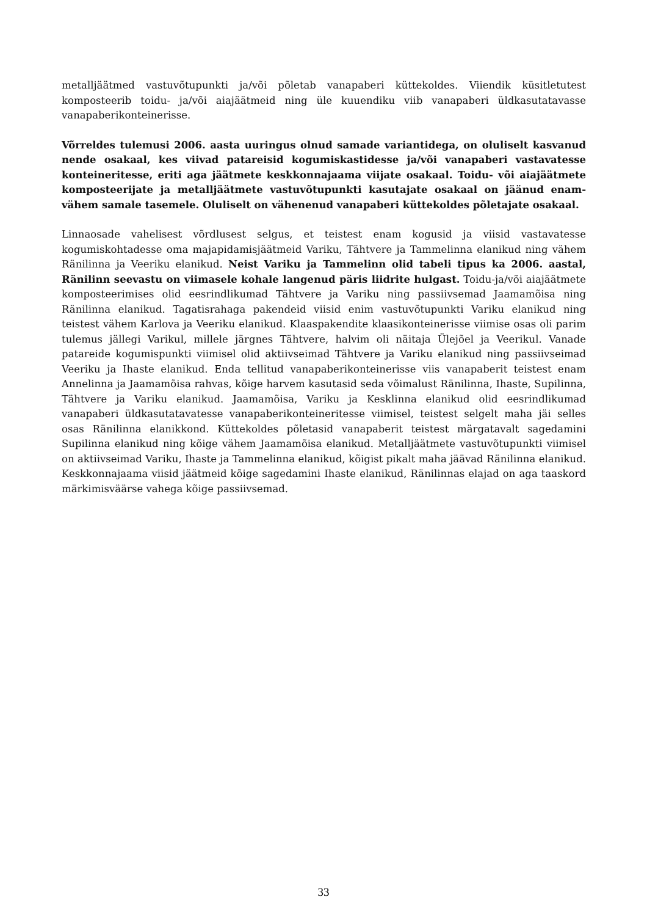metalljäätmed vastuvõtupunkti ja/või põletab vanapaberi küttekoldes. Viiendik küsitletutest komposteerib toidu- ja/või aiajäätmeid ning üle kuuendiku viib vanapaberi üldkasutatavasse vanapaberikonteinerisse.
Võrreldes tulemusi 2006. aasta uuringus olnud samade variantidega, on oluliselt kasvanud nende osakaal, kes viivad patareisid kogumiskastidesse ja/või vanapaberi vastavatesse konteineritesse, eriti aga jäätmete keskkonnajaama viijate osakaal. Toidu- või aiajäätmete komposteerijate ja metalljäätmete vastuvõtupunkti kasutajate osakaal on jäänud enam-vähem samale tasemele. Oluliselt on vähenenud vanapaberi küttekoldes põletajate osakaal.
Linnaosade vahelisest võrdlusest selgus, et teistest enam kogusid ja viisid vastavatesse kogumiskohtadesse oma majapidamisjäätmeid Variku, Tähtvere ja Tammelinna elanikud ning vähem Ränilinna ja Veeriku elanikud. Neist Variku ja Tammelinn olid tabeli tipus ka 2006. aastal, Ränilinn seevastu on viimasele kohale langenud päris liidrite hulgast. Toidu-ja/või aiajäätmete komposteerimises olid eesrindlikumad Tähtvere ja Variku ning passiivsemad Jaamamõisa ning Ränilinna elanikud. Tagatisrahaga pakendeid viisid enim vastuvõtupunkti Variku elanikud ning teistest vähem Karlova ja Veeriku elanikud. Klaaspakendite klaasikonteinerisse viimise osas oli parim tulemus jällegi Varikul, millele järgnes Tähtvere, halvim oli näitaja Ülejõel ja Veerikul. Vanade patareide kogumispunkti viimisel olid aktiivseimad Tähtvere ja Variku elanikud ning passiivseimad Veeriku ja Ihaste elanikud. Enda tellitud vanapaberikonteinerisse viis vanapaberit teistest enam Annelinna ja Jaamamõisa rahvas, kõige harvem kasutasid seda võimalust Ränilinna, Ihaste, Supilinna, Tähtvere ja Variku elanikud. Jaamamõisa, Variku ja Kesklinna elanikud olid eesrindlikumad vanapaberi üldkasutatavatesse vanapaberikonteineritesse viimisel, teistest selgelt maha jäi selles osas Ränilinna elanikkond. Küttekoldes põletasid vanapaberit teistest märgatavalt sagedamini Supilinna elanikud ning kõige vähem Jaamamõisa elanikud. Metalljäätmete vastuvõtupunkti viimisel on aktiivseimad Variku, Ihaste ja Tammelinna elanikud, kõigist pikalt maha jäävad Ränilinna elanikud. Keskkonnajaama viisid jäätmeid kõige sagedamini Ihaste elanikud, Ränilinnas elajad on aga taaskord märkimisväärse vahega kõige passiivsemad.
33